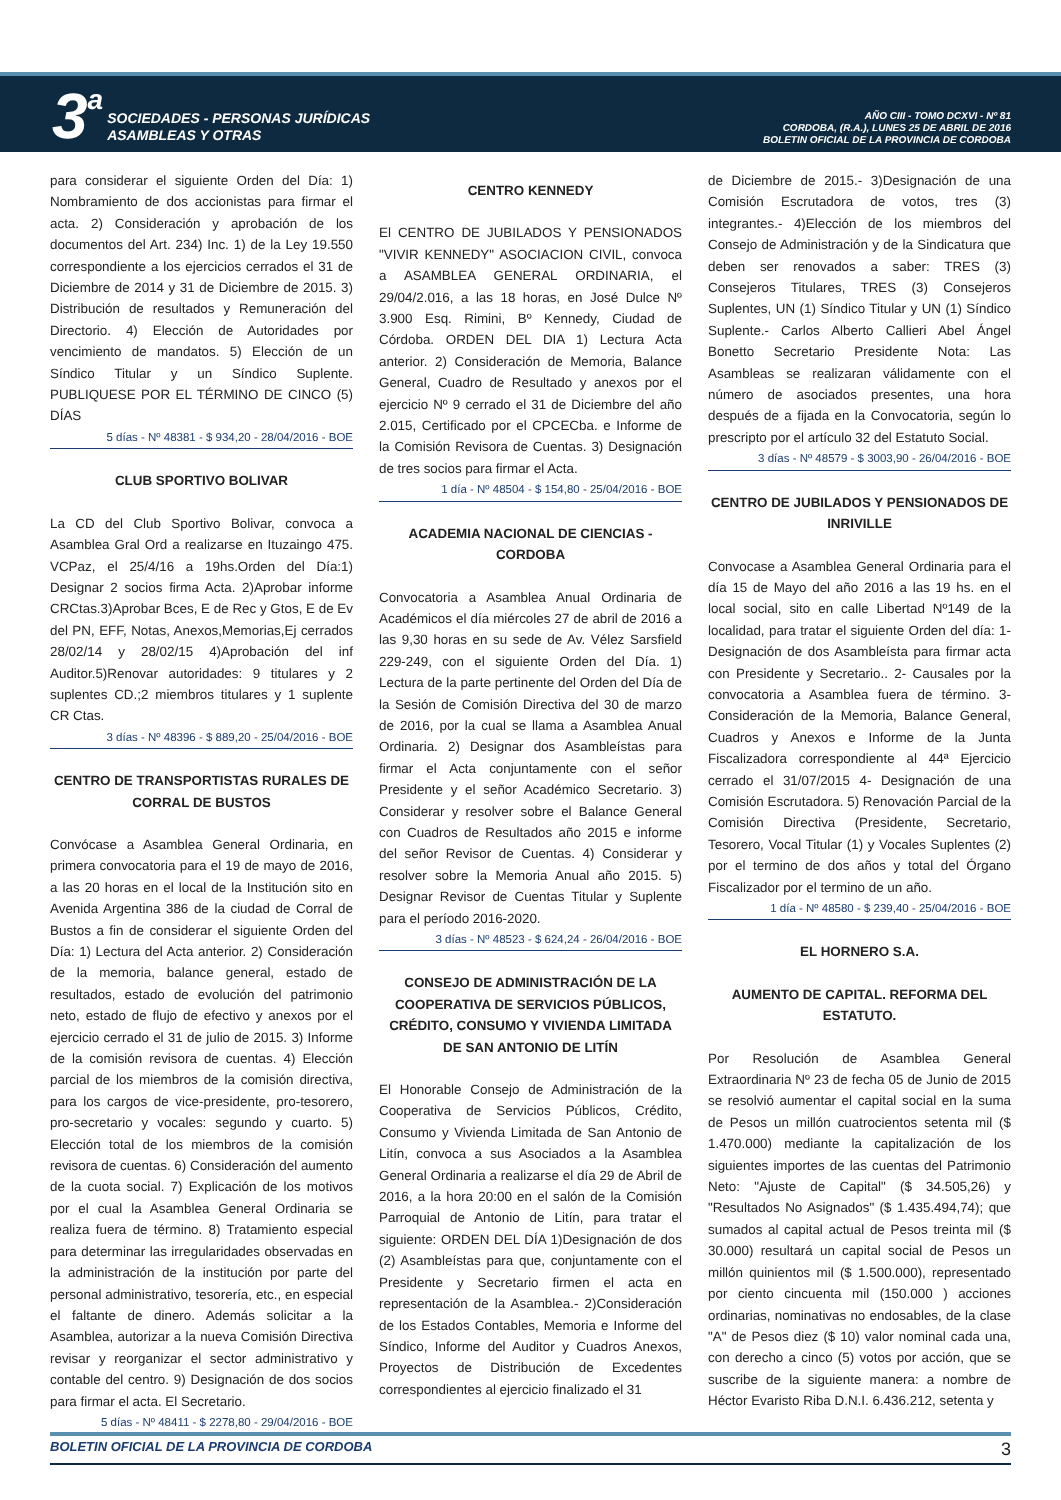3 a
SOCIEDADES - PERSONAS JURÍDICAS
ASAMBLEAS Y OTRAS
AÑO CIII - TOMO DCXVI - Nº 81
CORDOBA, (R.A.), LUNES 25 DE ABRIL DE 2016
BOLETIN OFICIAL DE LA PROVINCIA DE CORDOBA
para considerar el siguiente Orden del Día: 1) Nombramiento de dos accionistas para firmar el acta. 2) Consideración y aprobación de los documentos del Art. 234) Inc. 1) de la Ley 19.550 correspondiente a los ejercicios cerrados el 31 de Diciembre de 2014 y 31 de Diciembre de 2015. 3) Distribución de resultados y Remuneración del Directorio. 4) Elección de Autoridades por vencimiento de mandatos. 5) Elección de un Síndico Titular y un Síndico Suplente. PUBLIQUESE POR EL TÉRMINO DE CINCO (5) DÍAS
5 días - Nº 48381 - $ 934,20 - 28/04/2016 - BOE
CLUB SPORTIVO BOLIVAR
La CD del Club Sportivo Bolivar, convoca a Asamblea Gral Ord a realizarse en Ituzaingo 475. VCPaz, el 25/4/16 a 19hs.Orden del Día:1) Designar 2 socios firma Acta. 2)Aprobar informe CRCtas.3)Aprobar Bces, E de Rec y Gtos, E de Ev del PN, EFF, Notas, Anexos,Memorias,Ej cerrados 28/02/14 y 28/02/15 4)Aprobación del inf Auditor.5)Renovar autoridades: 9 titulares y 2 suplentes CD.;2 miembros titulares y 1 suplente CR Ctas.
3 días - Nº 48396 - $ 889,20 - 25/04/2016 - BOE
CENTRO DE TRANSPORTISTAS RURALES DE CORRAL DE BUSTOS
Convócase a Asamblea General Ordinaria, en primera convocatoria para el 19 de mayo de 2016, a las 20 horas en el local de la Institución sito en Avenida Argentina 386 de la ciudad de Corral de Bustos a fin de considerar el siguiente Orden del Día: 1) Lectura del Acta anterior. 2) Consideración de la memoria, balance general, estado de resultados, estado de evolución del patrimonio neto, estado de flujo de efectivo y anexos por el ejercicio cerrado el 31 de julio de 2015. 3) Informe de la comisión revisora de cuentas. 4) Elección parcial de los miembros de la comisión directiva, para los cargos de vice-presidente, pro-tesorero, pro-secretario y vocales: segundo y cuarto. 5) Elección total de los miembros de la comisión revisora de cuentas. 6) Consideración del aumento de la cuota social. 7) Explicación de los motivos por el cual la Asamblea General Ordinaria se realiza fuera de término. 8) Tratamiento especial para determinar las irregularidades observadas en la administración de la institución por parte del personal administrativo, tesorería, etc., en especial el faltante de dinero. Además solicitar a la Asamblea, autorizar a la nueva Comisión Directiva revisar y reorganizar el sector administrativo y contable del centro. 9) Designación de dos socios para firmar el acta. El Secretario.
5 días - Nº 48411 - $ 2278,80 - 29/04/2016 - BOE
CENTRO KENNEDY
El CENTRO DE JUBILADOS Y PENSIONADOS "VIVIR KENNEDY" ASOCIACION CIVIL, convoca a ASAMBLEA GENERAL ORDINARIA, el 29/04/2.016, a las 18 horas, en José Dulce Nº 3.900 Esq. Rimini, Bº Kennedy, Ciudad de Córdoba. ORDEN DEL DIA 1) Lectura Acta anterior. 2) Consideración de Memoria, Balance General, Cuadro de Resultado y anexos por el ejercicio Nº 9 cerrado el 31 de Diciembre del año 2.015, Certificado por el CPCECba. e Informe de la Comisión Revisora de Cuentas. 3) Designación de tres socios para firmar el Acta.
1 día - Nº 48504 - $ 154,80 - 25/04/2016 - BOE
ACADEMIA NACIONAL DE CIENCIAS - CORDOBA
Convocatoria a Asamblea Anual Ordinaria de Académicos el día miércoles 27 de abril de 2016 a las 9,30 horas en su sede de Av. Vélez Sarsfield 229-249, con el siguiente Orden del Día. 1) Lectura de la parte pertinente del Orden del Día de la Sesión de Comisión Directiva del 30 de marzo de 2016, por la cual se llama a Asamblea Anual Ordinaria. 2) Designar dos Asambleístas para firmar el Acta conjuntamente con el señor Presidente y el señor Académico Secretario. 3) Considerar y resolver sobre el Balance General con Cuadros de Resultados año 2015 e informe del señor Revisor de Cuentas. 4) Considerar y resolver sobre la Memoria Anual año 2015. 5) Designar Revisor de Cuentas Titular y Suplente para el período 2016-2020.
3 días - Nº 48523 - $ 624,24 - 26/04/2016 - BOE
CONSEJO DE ADMINISTRACIÓN DE LA COOPERATIVA DE SERVICIOS PÚBLICOS, CRÉDITO, CONSUMO Y VIVIENDA LIMITADA DE SAN ANTONIO DE LITÍN
El Honorable Consejo de Administración de la Cooperativa de Servicios Públicos, Crédito, Consumo y Vivienda Limitada de San Antonio de Litín, convoca a sus Asociados a la Asamblea General Ordinaria a realizarse el día 29 de Abril de 2016, a la hora 20:00 en el salón de la Comisión Parroquial de Antonio de Litín, para tratar el siguiente: ORDEN DEL DÍA 1)Designación de dos (2) Asambleístas para que, conjuntamente con el Presidente y Secretario firmen el acta en representación de la Asamblea.- 2)Consideración de los Estados Contables, Memoria e Informe del Síndico, Informe del Auditor y Cuadros Anexos, Proyectos de Distribución de Excedentes correspondientes al ejercicio finalizado el 31
de Diciembre de 2015.- 3)Designación de una Comisión Escrutadora de votos, tres (3) integrantes.- 4)Elección de los miembros del Consejo de Administración y de la Sindicatura que deben ser renovados a saber: TRES (3) Consejeros Titulares, TRES (3) Consejeros Suplentes, UN (1) Síndico Titular y UN (1) Síndico Suplente.- Carlos Alberto Callieri Abel Ángel Bonetto Secretario Presidente Nota: Las Asambleas se realizaran válidamente con el número de asociados presentes, una hora después de a fijada en la Convocatoria, según lo prescripto por el artículo 32 del Estatuto Social.
3 días - Nº 48579 - $ 3003,90 - 26/04/2016 - BOE
CENTRO DE JUBILADOS Y PENSIONADOS DE INRIVILLE
Convocase a Asamblea General Ordinaria para el día 15 de Mayo del año 2016 a las 19 hs. en el local social, sito en calle Libertad Nº149 de la localidad, para tratar el siguiente Orden del día: 1- Designación de dos Asambleísta para firmar acta con Presidente y Secretario.. 2- Causales por la convocatoria a Asamblea fuera de término. 3-Consideración de la Memoria, Balance General, Cuadros y Anexos e Informe de la Junta Fiscalizadora correspondiente al 44ª Ejercicio cerrado el 31/07/2015 4- Designación de una Comisión Escrutadora. 5) Renovación Parcial de la Comisión Directiva (Presidente, Secretario, Tesorero, Vocal Titular (1) y Vocales Suplentes (2) por el termino de dos años y total del Órgano Fiscalizador por el termino de un año.
1 día - Nº 48580 - $ 239,40 - 25/04/2016 - BOE
EL HORNERO S.A.
AUMENTO DE CAPITAL. REFORMA DEL ESTATUTO.
Por Resolución de Asamblea General Extraordinaria Nº 23 de fecha 05 de Junio de 2015 se resolvió aumentar el capital social en la suma de Pesos un millón cuatrocientos setenta mil ($ 1.470.000) mediante la capitalización de los siguientes importes de las cuentas del Patrimonio Neto: "Ajuste de Capital" ($ 34.505,26) y "Resultados No Asignados" ($ 1.435.494,74); que sumados al capital actual de Pesos treinta mil ($ 30.000) resultará un capital social de Pesos un millón quinientos mil ($ 1.500.000), representado por ciento cincuenta mil (150.000 ) acciones ordinarias, nominativas no endosables, de la clase "A" de Pesos diez ($ 10) valor nominal cada una, con derecho a cinco (5) votos por acción, que se suscribe de la siguiente manera: a nombre de Héctor Evaristo Riba D.N.I. 6.436.212, setenta y
BOLETIN OFICIAL DE LA PROVINCIA DE CORDOBA 3